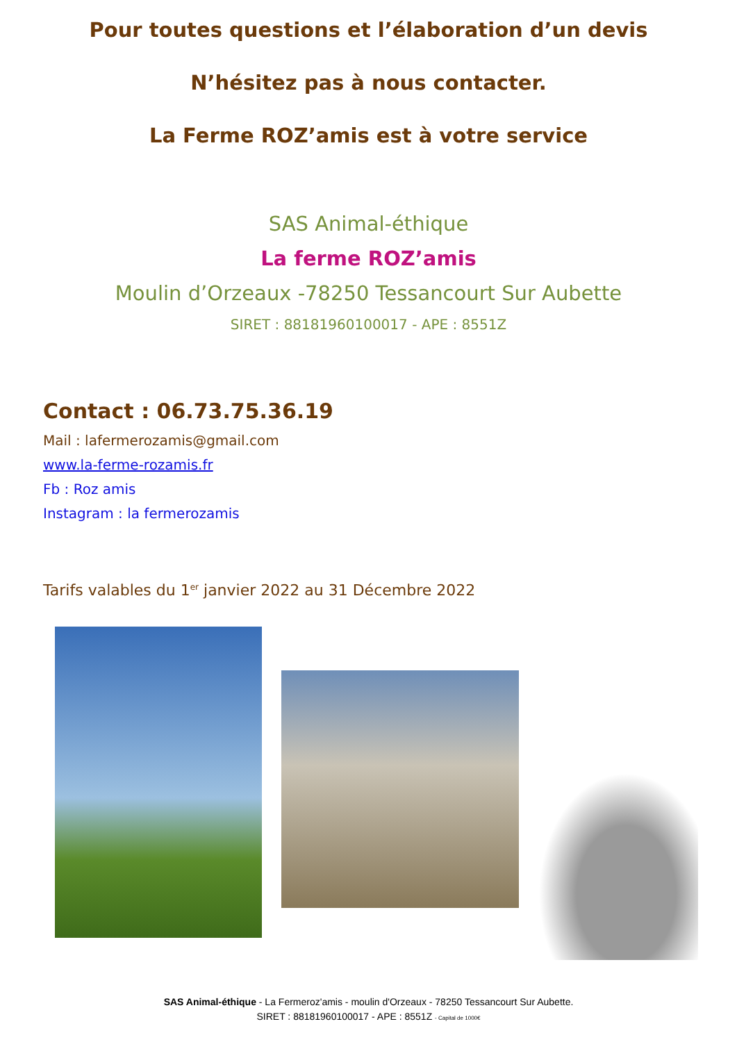Pour toutes questions et l’élaboration d’un devis
N’hésitez pas à nous contacter.
La Ferme ROZ’amis est à votre service
SAS Animal-éthique
La ferme ROZ’amis
Moulin d’Orzeaux -78250 Tessancourt Sur Aubette
SIRET : 88181960100017 - APE : 8551Z
Contact : 06.73.75.36.19
Mail : lafermerozamis@gmail.com
www.la-ferme-rozamis.fr
Fb : Roz amis
Instagram : la fermerozamis
Tarifs valables du 1<sup>er</sup> janvier 2022 au 31 Décembre 2022
SAS Animal-éthique - La Fermeroz'amis - moulin d'Orzeaux - 78250 Tessancourt Sur Aubette.
SIRET : 88181960100017 - APE : 8551Z - Capital de 1000€